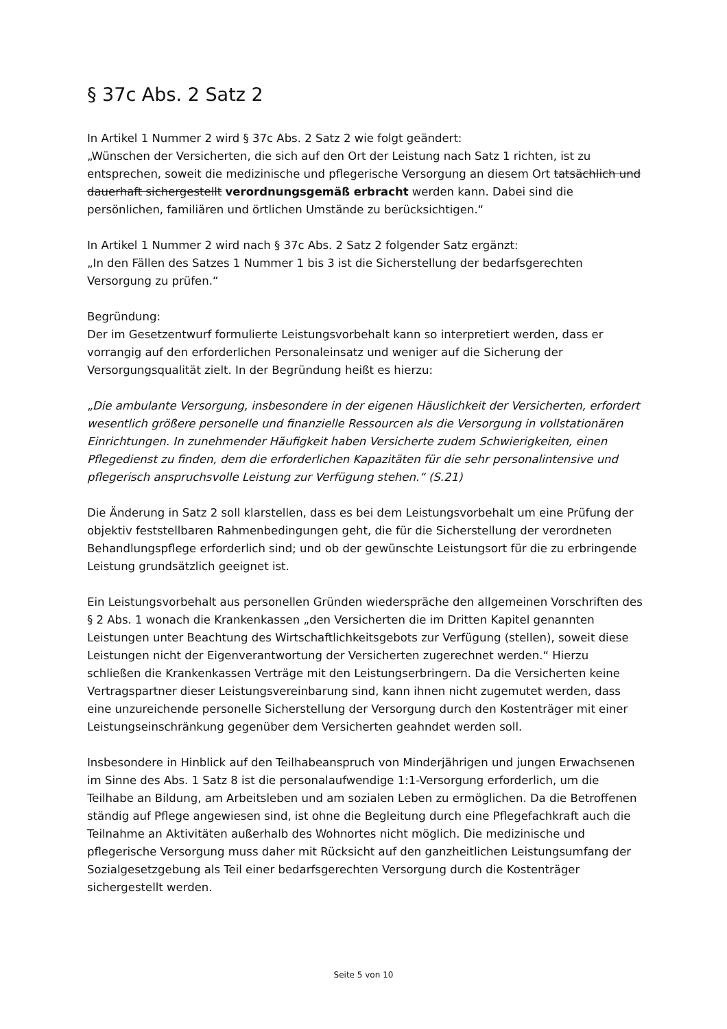§ 37c Abs. 2 Satz 2
In Artikel 1 Nummer 2 wird § 37c Abs. 2 Satz 2 wie folgt geändert:
„Wünschen der Versicherten, die sich auf den Ort der Leistung nach Satz 1 richten, ist zu entsprechen, soweit die medizinische und pflegerische Versorgung an diesem Ort tatsächlich und dauerhaft sichergestellt verordnungsgemäß erbracht werden kann. Dabei sind die persönlichen, familiären und örtlichen Umstände zu berücksichtigen.“
In Artikel 1 Nummer 2 wird nach § 37c Abs. 2 Satz 2 folgender Satz ergänzt:
„In den Fällen des Satzes 1 Nummer 1 bis 3 ist die Sicherstellung der bedarfsgerechten Versorgung zu prüfen.“
Begründung:
Der im Gesetzentwurf formulierte Leistungsvorbehalt kann so interpretiert werden, dass er vorrangig auf den erforderlichen Personaleinsatz und weniger auf die Sicherung der Versorgungsqualität zielt. In der Begründung heißt es hierzu:
„Die ambulante Versorgung, insbesondere in der eigenen Häuslichkeit der Versicherten, erfordert wesentlich größere personelle und finanzielle Ressourcen als die Versorgung in vollstationären Einrichtungen. In zunehmender Häufigkeit haben Versicherte zudem Schwierigkeiten, einen Pflegedienst zu finden, dem die erforderlichen Kapazitäten für die sehr personalintensive und pflegerisch anspruchsvolle Leistung zur Verfügung stehen.“ (S.21)
Die Änderung in Satz 2 soll klarstellen, dass es bei dem Leistungsvorbehalt um eine Prüfung der objektiv feststellbaren Rahmenbedingungen geht, die für die Sicherstellung der verordneten Behandlungspflege erforderlich sind; und ob der gewünschte Leistungsort für die zu erbringende Leistung grundsätzlich geeignet ist.
Ein Leistungsvorbehalt aus personellen Gründen wiederspräche den allgemeinen Vorschriften des § 2 Abs. 1 wonach die Krankenkassen „den Versicherten die im Dritten Kapitel genannten Leistungen unter Beachtung des Wirtschaftlichkeitsgebots zur Verfügung (stellen), soweit diese Leistungen nicht der Eigenverantwortung der Versicherten zugerechnet werden.“ Hierzu schließen die Krankenkassen Verträge mit den Leistungserbringern. Da die Versicherten keine Vertragspartner dieser Leistungsvereinbarung sind, kann ihnen nicht zugemutet werden, dass eine unzureichende personelle Sicherstellung der Versorgung durch den Kostenträger mit einer Leistungseinschränkung gegenüber dem Versicherten geahndet werden soll.
Insbesondere in Hinblick auf den Teilhabeanspruch von Minderjährigen und jungen Erwachsenen im Sinne des Abs. 1 Satz 8 ist die personalaufwendige 1:1-Versorgung erforderlich, um die Teilhabe an Bildung, am Arbeitsleben und am sozialen Leben zu ermöglichen. Da die Betroffenen ständig auf Pflege angewiesen sind, ist ohne die Begleitung durch eine Pflegefachkraft auch die Teilnahme an Aktivitäten außerhalb des Wohnortes nicht möglich. Die medizinische und pflegerische Versorgung muss daher mit Rücksicht auf den ganzheitlichen Leistungsumfang der Sozialgesetzgebung als Teil einer bedarfsgerechten Versorgung durch die Kostenträger sichergestellt werden.
Seite 5 von 10